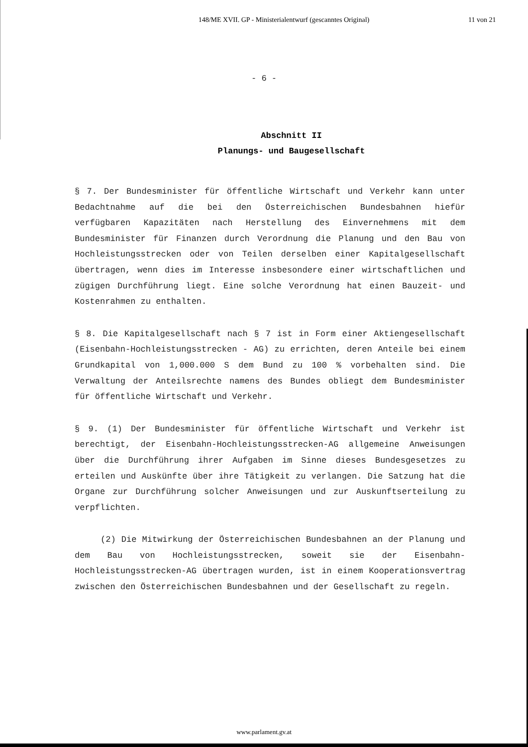148/ME XVII. GP - Ministerialentwurf (gescanntes Original)
11 von 21
- 6 -
Abschnitt II
Planungs- und Baugesellschaft
§ 7. Der Bundesminister für öffentliche Wirtschaft und Verkehr kann unter Bedachtnahme auf die bei den Österreichischen Bundesbahnen hiefür verfügbaren Kapazitäten nach Herstellung des Einvernehmens mit dem Bundesminister für Finanzen durch Verordnung die Planung und den Bau von Hochleistungsstrecken oder von Teilen derselben einer Kapitalgesellschaft übertragen, wenn dies im Interesse insbesondere einer wirtschaftlichen und zügigen Durchführung liegt. Eine solche Verordnung hat einen Bauzeit- und Kostenrahmen zu enthalten.
§ 8. Die Kapitalgesellschaft nach § 7 ist in Form einer Aktiengesellschaft (Eisenbahn-Hochleistungsstrecken - AG) zu errichten, deren Anteile bei einem Grundkapital von 1,000.000 S dem Bund zu 100 % vorbehalten sind. Die Verwaltung der Anteilsrechte namens des Bundes obliegt dem Bundesminister für öffentliche Wirtschaft und Verkehr.
§ 9. (1) Der Bundesminister für öffentliche Wirtschaft und Verkehr ist berechtigt, der Eisenbahn-Hochleistungsstrecken-AG allgemeine Anweisungen über die Durchführung ihrer Aufgaben im Sinne dieses Bundesgesetzes zu erteilen und Auskünfte über ihre Tätigkeit zu verlangen. Die Satzung hat die Organe zur Durchführung solcher Anweisungen und zur Auskunftserteilung zu verpflichten.
(2) Die Mitwirkung der Österreichischen Bundesbahnen an der Planung und dem Bau von Hochleistungsstrecken, soweit sie der Eisenbahn-Hochleistungsstrecken-AG übertragen wurden, ist in einem Kooperationsvertrag zwischen den Österreichischen Bundesbahnen und der Gesellschaft zu regeln.
www.parlament.gv.at